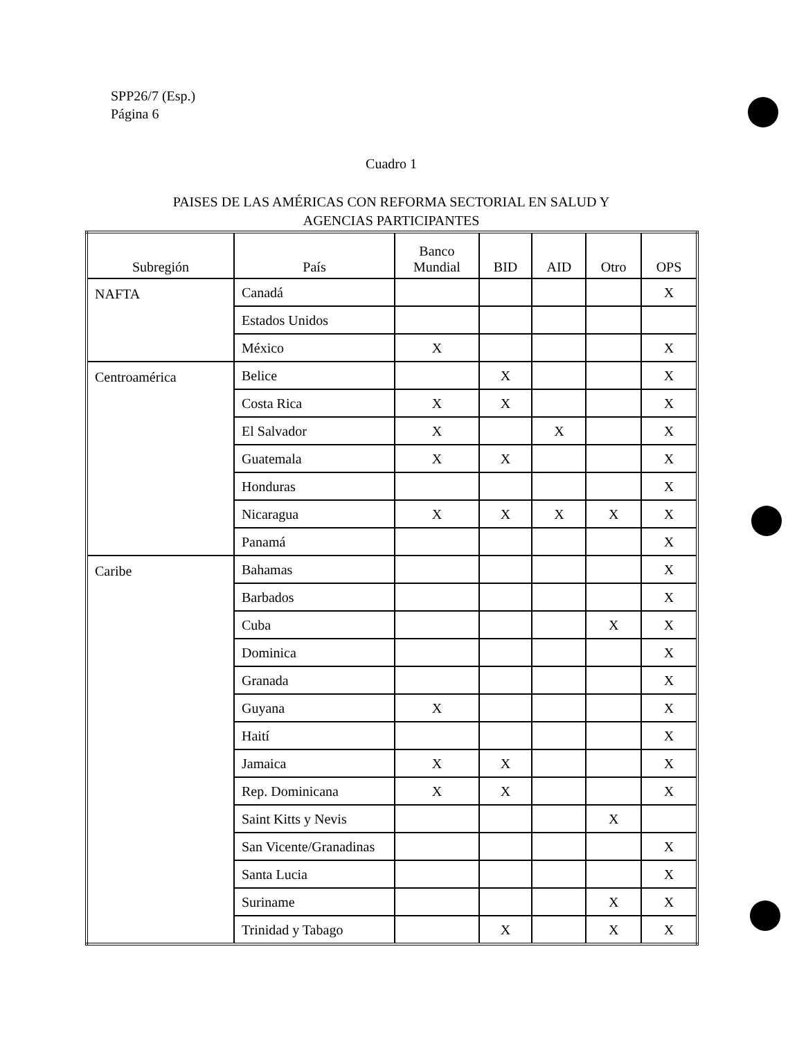SPP26/7 (Esp.)
Página 6
Cuadro 1
PAISES DE LAS AMÉRICAS CON REFORMA SECTORIAL EN SALUD Y
AGENCIAS PARTICIPANTES
| Subregión | País | Banco Mundial | BID | AID | Otro | OPS |
| --- | --- | --- | --- | --- | --- | --- |
| NAFTA | Canadá | | | | | X |
| | Estados Unidos | | | | | |
| | México | X | | | | X |
| Centroamérica | Belice | | X | | | X |
| | Costa Rica | X | X | | | X |
| | El Salvador | X | | X | | X |
| | Guatemala | X | X | | | X |
| | Honduras | | | | | X |
| | Nicaragua | X | X | X | X | X |
| | Panamá | | | | | X |
| Caribe | Bahamas | | | | | X |
| | Barbados | | | | | X |
| | Cuba | | | | X | X |
| | Dominica | | | | | X |
| | Granada | | | | | X |
| | Guyana | X | | | | X |
| | Haití | | | | | X |
| | Jamaica | X | X | | | X |
| | Rep. Dominicana | X | X | | | X |
| | Saint Kitts y Nevis | | | | X | |
| | San Vicente/Granadinas | | | | | X |
| | Santa Lucia | | | | | X |
| | Suriname | | | | X | X |
| | Trinidad y Tabago | | X | | X | X |